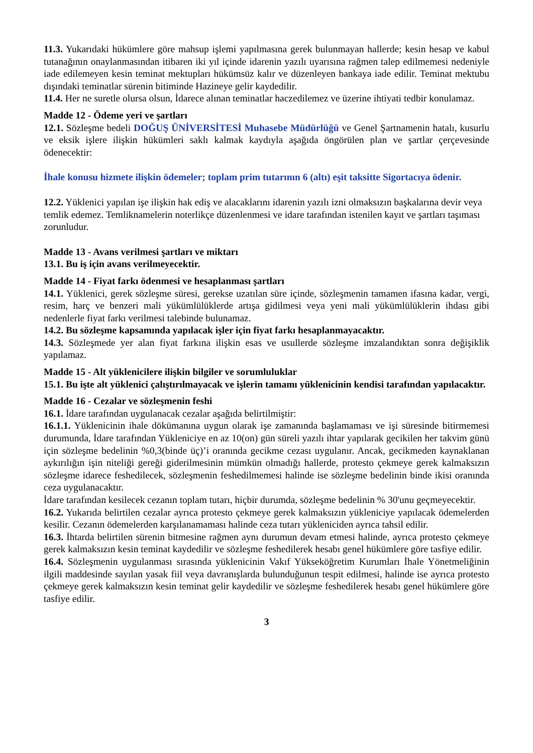11.3. Yukarıdaki hükümlere göre mahsup işlemi yapılmasına gerek bulunmayan hallerde; kesin hesap ve kabul tutanağının onaylanmasından itibaren iki yıl içinde idarenin yazılı uyarısına rağmen talep edilmemesi nedeniyle iade edilemeyen kesin teminat mektupları hükümsüz kalır ve düzenleyen bankaya iade edilir. Teminat mektubu dışındaki teminatlar sürenin bitiminde Hazineye gelir kaydedilir.
11.4. Her ne suretle olursa olsun, İdarece alınan teminatlar haczedilemez ve üzerine ihtiyati tedbir konulamaz.
Madde 12 - Ödeme yeri ve şartları
12.1. Sözleşme bedeli DOĞUŞ ÜNİVERSİTESİ Muhasebe Müdürlüğü ve Genel Şartnamenin hatalı, kusurlu ve eksik işlere ilişkin hükümleri saklı kalmak kaydıyla aşağıda öngörülen plan ve şartlar çerçevesinde ödenecektir:
İhale konusu hizmete ilişkin ödemeler; toplam prim tutarının 6 (altı) eşit taksitte Sigortacıya ödenir.
12.2. Yüklenici yapılan işe ilişkin hak ediş ve alacaklarını idarenin yazılı izni olmaksızın başkalarına devir veya temlik edemez. Temliknamelerin noterlikçe düzenlenmesi ve idare tarafından istenilen kayıt ve şartları taşıması zorunludur.
Madde 13 - Avans verilmesi şartları ve miktarı
13.1. Bu iş için avans verilmeyecektir.
Madde 14 - Fiyat farkı ödenmesi ve hesaplanması şartları
14.1. Yüklenici, gerek sözleşme süresi, gerekse uzatılan süre içinde, sözleşmenin tamamen ifasına kadar, vergi, resim, harç ve benzeri mali yükümlülüklerde artışa gidilmesi veya yeni mali yükümlülüklerin ihdası gibi nedenlerle fiyat farkı verilmesi talebinde bulunamaz.
14.2. Bu sözleşme kapsamında yapılacak işler için fiyat farkı hesaplanmayacaktır.
14.3. Sözleşmede yer alan fiyat farkına ilişkin esas ve usullerde sözleşme imzalandıktan sonra değişiklik yapılamaz.
Madde 15 - Alt yüklenicilere ilişkin bilgiler ve sorumluluklar
15.1. Bu işte alt yüklenici çalıştırılmayacak ve işlerin tamamı yüklenicinin kendisi tarafından yapılacaktır.
Madde 16 - Cezalar ve sözleşmenin feshi
16.1. İdare tarafından uygulanacak cezalar aşağıda belirtilmiştir:
16.1.1. Yüklenicinin ihale dökümanına uygun olarak işe zamanında başlamaması ve işi süresinde bitirmemesi durumunda, İdare tarafından Yükleniciye en az 10(on) gün süreli yazılı ihtar yapılarak gecikilen her takvim günü için sözleşme bedelinin %0,3(binde üç)’i oranında gecikme cezası uygulanır. Ancak, gecikmeden kaynaklanan aykırılığın işin niteliği gereği giderilmesinin mümkün olmadığı hallerde, protesto çekmeye gerek kalmaksızın sözleşme idarece feshedilecek, sözleşmenin feshedilmemesi halinde ise sözleşme bedelinin binde ikisi oranında ceza uygulanacaktır.
İdare tarafından kesilecek cezanın toplam tutarı, hiçbir durumda, sözleşme bedelinin % 30'unu geçmeyecektir.
16.2. Yukarıda belirtilen cezalar ayrıca protesto çekmeye gerek kalmaksızın yükleniciye yapılacak ödemelerden kesilir. Cezanın ödemelerden karşılanamaması halinde ceza tutarı yükleniciden ayrıca tahsil edilir.
16.3. İhtarda belirtilen sürenin bitmesine rağmen aynı durumun devam etmesi halinde, ayrıca protesto çekmeye gerek kalmaksızın kesin teminat kaydedilir ve sözleşme feshedilerek hesabı genel hükümlere göre tasfiye edilir.
16.4. Sözleşmenin uygulanması sırasında yüklenicinin Vakıf Yükseköğretim Kurumları İhale Yönetmeliğinin ilgili maddesinde sayılan yasak fiil veya davranışlarda bulunduğunun tespit edilmesi, halinde ise ayrıca protesto çekmeye gerek kalmaksızın kesin teminat gelir kaydedilir ve sözleşme feshedilerek hesabı genel hükümlere göre tasfiye edilir.
3